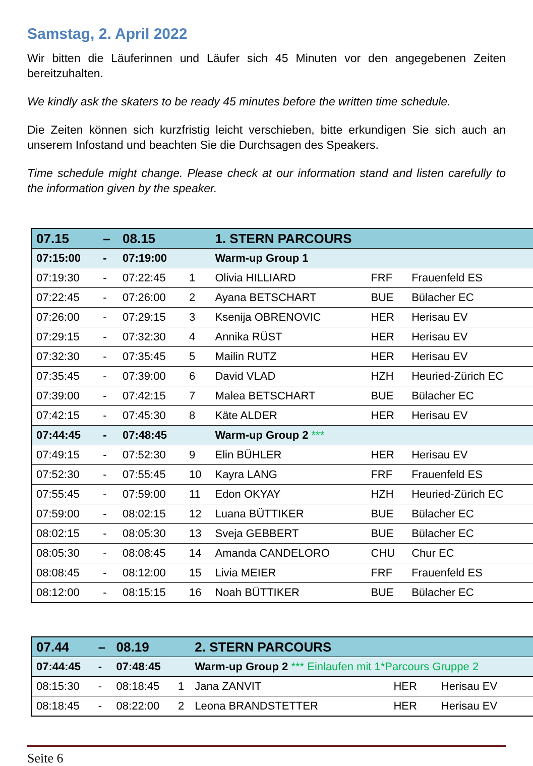Samstag, 2. April 2022
Wir bitten die Läuferinnen und Läufer sich 45 Minuten vor den angegebenen Zeiten bereitzuhalten.
We kindly ask the skaters to be ready 45 minutes before the written time schedule.
Die Zeiten können sich kurzfristig leicht verschieben, bitte erkundigen Sie sich auch an unserem Infostand und beachten Sie die Durchsagen des Speakers.
Time schedule might change. Please check at our information stand and listen carefully to the information given by the speaker.
| 07.15 | – | 08.15 | | 1. STERN PARCOURS | | |
| 07:15:00 | - | 07:19:00 | | Warm-up Group 1 | | |
| 07:19:30 | - | 07:22:45 | 1 | Olivia HILLIARD | FRF | Frauenfeld ES |
| 07:22:45 | - | 07:26:00 | 2 | Ayana BETSCHART | BUE | Bülacher EC |
| 07:26:00 | - | 07:29:15 | 3 | Ksenija OBRENOVIC | HER | Herisau EV |
| 07:29:15 | - | 07:32:30 | 4 | Annika RÜST | HER | Herisau EV |
| 07:32:30 | - | 07:35:45 | 5 | Mailin RUTZ | HER | Herisau EV |
| 07:35:45 | - | 07:39:00 | 6 | David VLAD | HZH | Heuried-Zürich EC |
| 07:39:00 | - | 07:42:15 | 7 | Malea BETSCHART | BUE | Bülacher EC |
| 07:42:15 | - | 07:45:30 | 8 | Käte ALDER | HER | Herisau EV |
| 07:44:45 | - | 07:48:45 | | Warm-up Group 2 *** | | |
| 07:49:15 | - | 07:52:30 | 9 | Elin BÜHLER | HER | Herisau EV |
| 07:52:30 | - | 07:55:45 | 10 | Kayra LANG | FRF | Frauenfeld ES |
| 07:55:45 | - | 07:59:00 | 11 | Edon OKYAY | HZH | Heuried-Zürich EC |
| 07:59:00 | - | 08:02:15 | 12 | Luana BÜTTIKER | BUE | Bülacher EC |
| 08:02:15 | - | 08:05:30 | 13 | Sveja GEBBERT | BUE | Bülacher EC |
| 08:05:30 | - | 08:08:45 | 14 | Amanda CANDELORO | CHU | Chur EC |
| 08:08:45 | - | 08:12:00 | 15 | Livia MEIER | FRF | Frauenfeld ES |
| 08:12:00 | - | 08:15:15 | 16 | Noah BÜTTIKER | BUE | Bülacher EC |
| 07.44 | – | 08.19 | | 2. STERN PARCOURS | | |
| 07:44:45 | - | 07:48:45 | | Warm-up Group 2 *** Einlaufen mit 1*Parcours Gruppe 2 | | |
| 08:15:30 | - | 08:18:45 | 1 | Jana ZANVIT | HER | Herisau EV |
| 08:18:45 | - | 08:22:00 | 2 | Leona BRANDSTETTER | HER | Herisau EV |
Seite 6